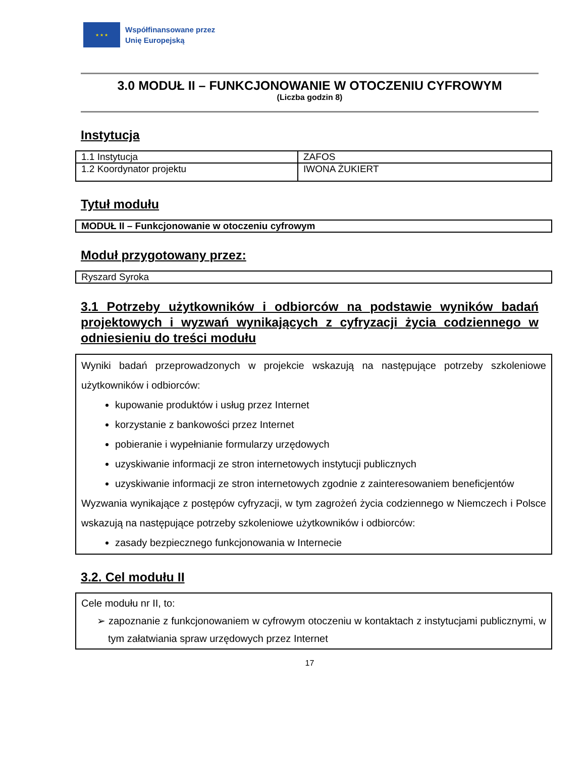★ ★ ★
Współfinansowane przez
Unię Europejską
3.0 MODUŁ II – FUNKCJONOWANIE W OTOCZENIU CYFROWYM
(Liczba godzin 8)
Instytucja
| 1.1 Instytucja | ZAFOS |
| 1.2 Koordynator projektu | IWONA ŻUKIERT |
Tytuł modułu
| MODUŁ II – Funkcjonowanie w otoczeniu cyfrowym |
Moduł przygotowany przez:
| Ryszard Syroka |
3.1 Potrzeby użytkowników i odbiorców na podstawie wyników badań projektowych i wyzwań wynikających z cyfryzacji życia codziennego w odniesieniu do treści modułu
Wyniki badań przeprowadzonych w projekcie wskazują na następujące potrzeby szkoleniowe użytkowników i odbiorców:
kupowanie produktów i usług przez Internet
korzystanie z bankowości przez Internet
pobieranie i wypełnianie formularzy urzędowych
uzyskiwanie informacji ze stron internetowych instytucji publicznych
uzyskiwanie informacji ze stron internetowych zgodnie z zainteresowaniem beneficjentów
Wyzwania wynikające z postępów cyfryzacji, w tym zagrożeń życia codziennego w Niemczech i Polsce wskazują na następujące potrzeby szkoleniowe użytkowników i odbiorców:
zasady bezpiecznego funkcjonowania w Internecie
3.2. Cel modułu II
Cele modułu nr II, to:
➢ zapoznanie z funkcjonowaniem w cyfrowym otoczeniu w kontaktach z instytucjami publicznymi, w tym załatwiania spraw urzędowych przez Internet
17